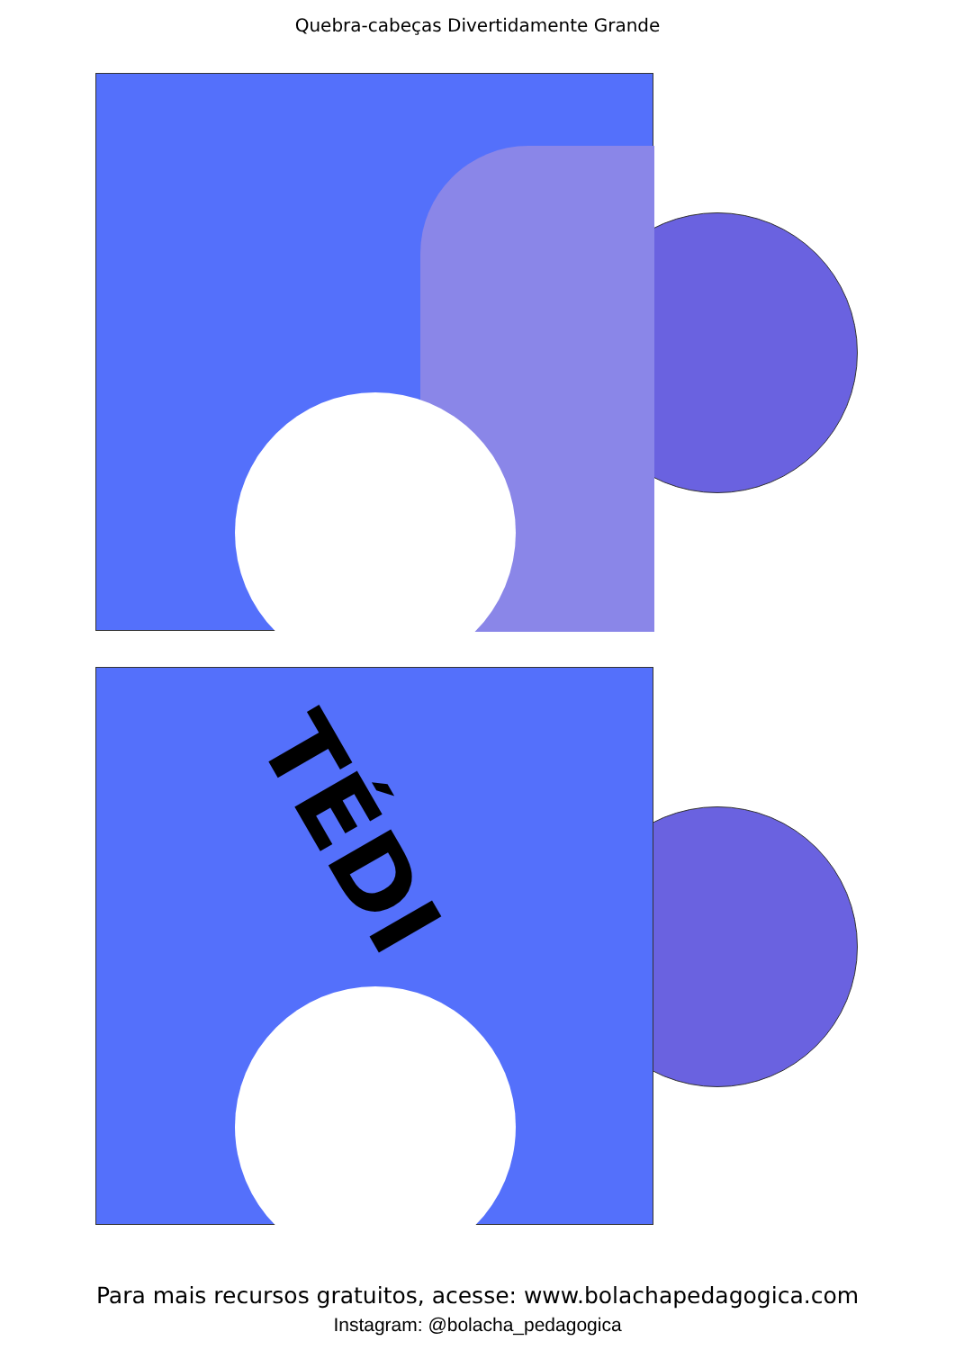Quebra-cabeças Divertidamente Grande
TÉDI
Para mais recursos gratuitos, acesse: www.bolachapedagogica.com
Instagram: @bolacha_pedagogica